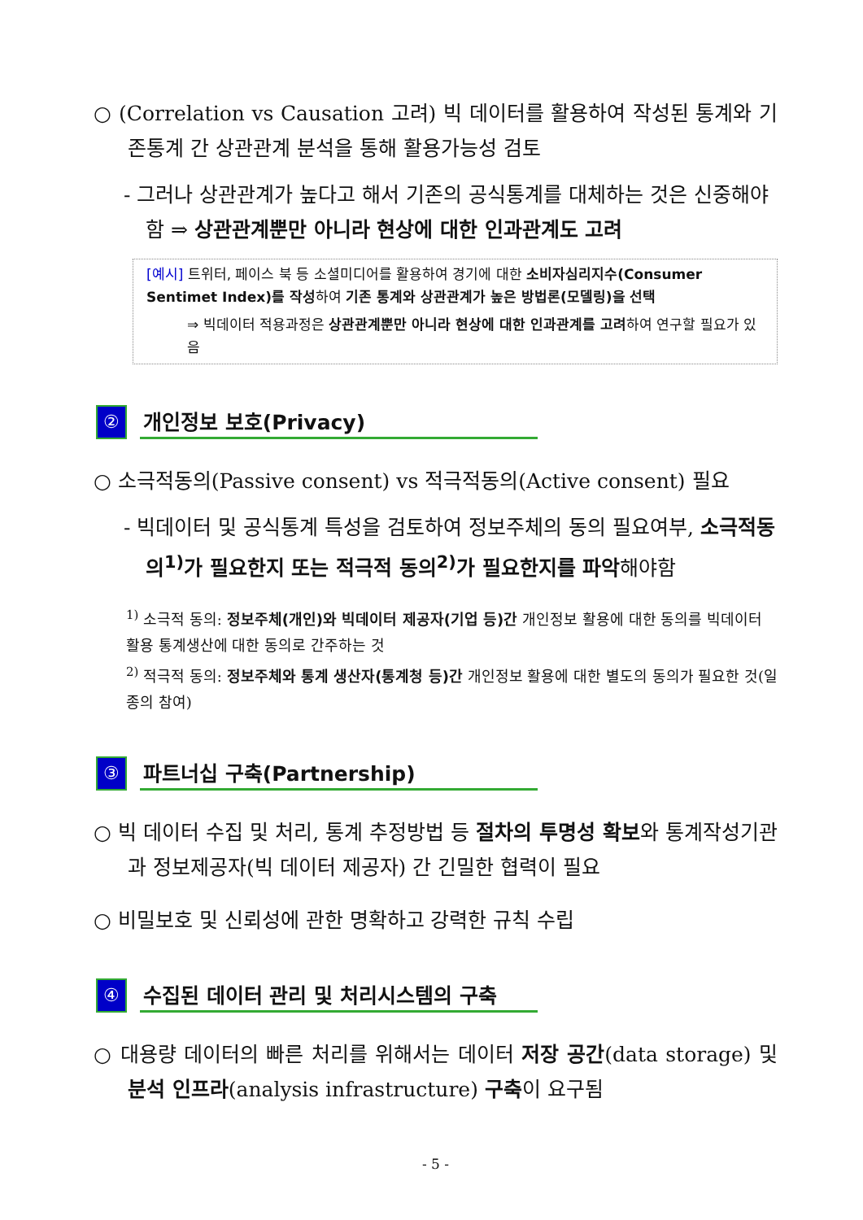○ (Correlation vs Causation 고려) 빅 데이터를 활용하여 작성된 통계와 기존통계 간 상관관계 분석을 통해 활용가능성 검토
- 그러나 상관관계가 높다고 해서 기존의 공식통계를 대체하는 것은 신중해야 함 ⇒ 상관관계뿐만 아니라 현상에 대한 인과관계도 고려
[예시] 트위터, 페이스 북 등 소셜미디어를 활용하여 경기에 대한 소비자심리지수(Consumer Sentimet Index)를 작성하여 기존 통계와 상관관계가 높은 방법론(모델링)을 선택
⇒ 빅데이터 적용과정은 상관관계뿐만 아니라 현상에 대한 인과관계를 고려하여 연구할 필요가 있음
②
개인정보 보호(Privacy)
○ 소극적동의(Passive consent) vs 적극적동의(Active consent) 필요
- 빅데이터 및 공식통계 특성을 검토하여 정보주체의 동의 필요여부, 소극적동의<sup>1)</sup>가 필요한지 또는 적극적 동의<sup>2)</sup>가 필요한지를 파악해야함
<sup>1)</sup> 소극적 동의: 정보주체(개인)와 빅데이터 제공자(기업 등)간 개인정보 활용에 대한 동의를 빅데이터 활용 통계생산에 대한 동의로 간주하는 것
<sup>2)</sup> 적극적 동의: 정보주체와 통계 생산자(통계청 등)간 개인정보 활용에 대한 별도의 동의가 필요한 것(일종의 참여)
③
파트너십 구축(Partnership)
○ 빅 데이터 수집 및 처리, 통계 추정방법 등 절차의 투명성 확보와 통계작성기관과 정보제공자(빅 데이터 제공자) 간 긴밀한 협력이 필요
○ 비밀보호 및 신뢰성에 관한 명확하고 강력한 규칙 수립
④
수집된 데이터 관리 및 처리시스템의 구축
○ 대용량 데이터의 빠른 처리를 위해서는 데이터 저장 공간(data storage) 및 분석 인프라(analysis infrastructure) 구축이 요구됨
- 5 -